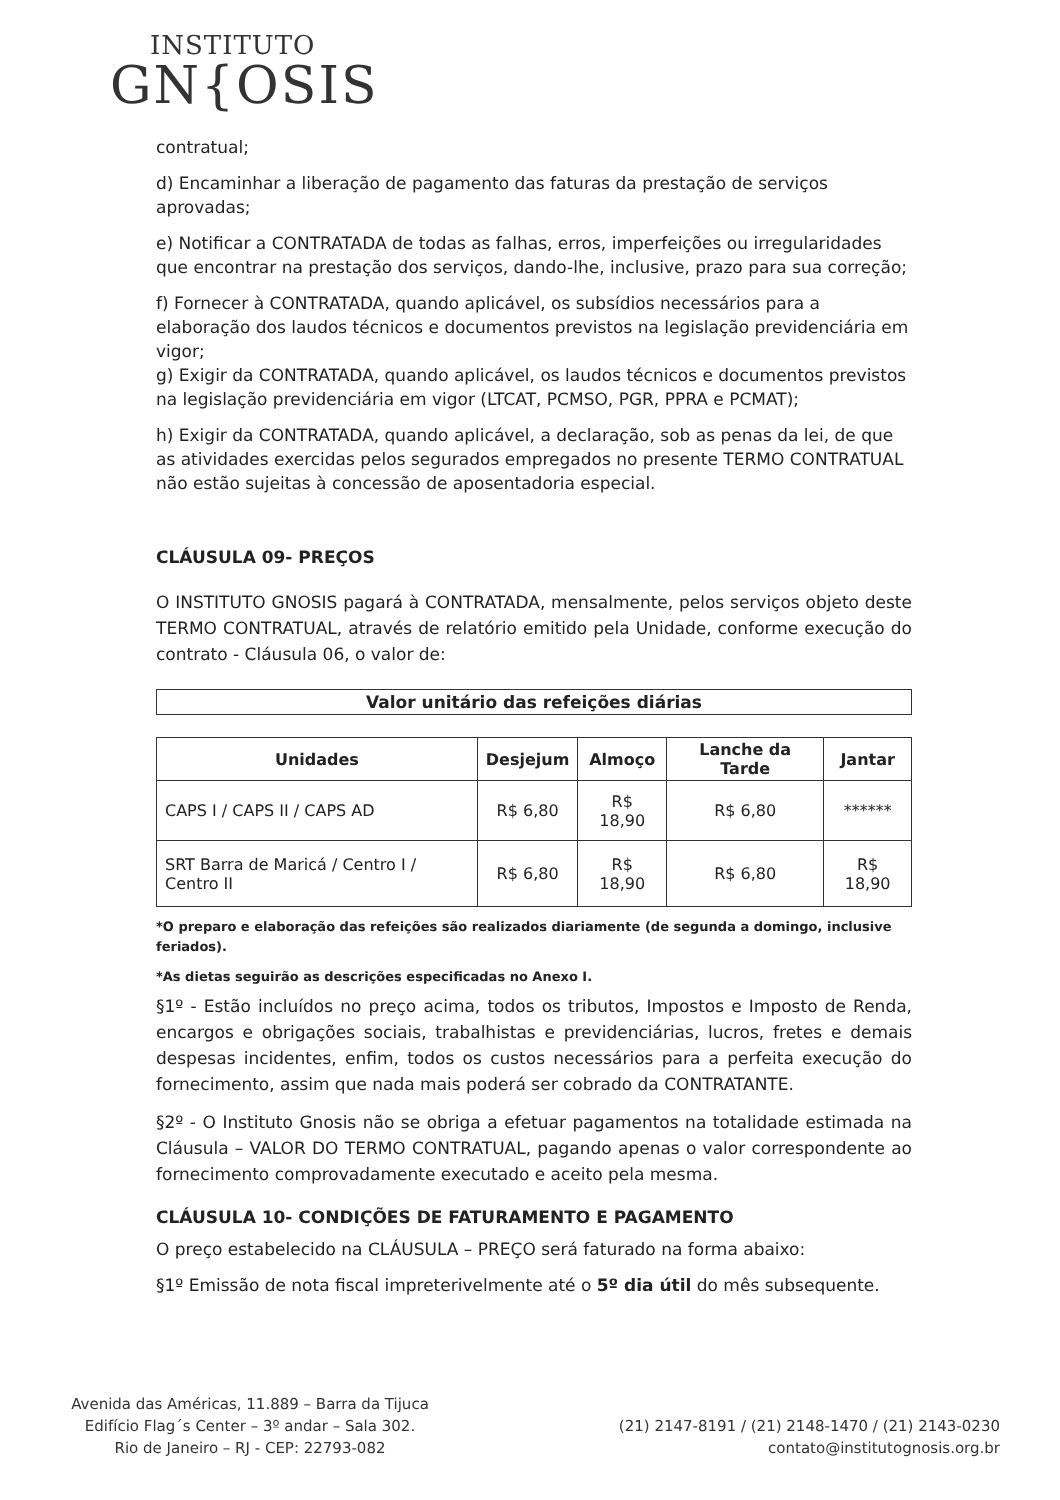INSTITUTO
GN{OSIS
contratual;
d) Encaminhar a liberação de pagamento das faturas da prestação de serviços aprovadas;
e) Notificar a CONTRATADA de todas as falhas, erros, imperfeições ou irregularidades que encontrar na prestação dos serviços, dando-lhe, inclusive, prazo para sua correção;
f) Fornecer à CONTRATADA, quando aplicável, os subsídios necessários para a elaboração dos laudos técnicos e documentos previstos na legislação previdenciária em vigor;
g) Exigir da CONTRATADA, quando aplicável, os laudos técnicos e documentos previstos na legislação previdenciária em vigor (LTCAT, PCMSO, PGR, PPRA e PCMAT);
h) Exigir da CONTRATADA, quando aplicável, a declaração, sob as penas da lei, de que as atividades exercidas pelos segurados empregados no presente TERMO CONTRATUAL não estão sujeitas à concessão de aposentadoria especial.
CLÁUSULA 09- PREÇOS
O INSTITUTO GNOSIS pagará à CONTRATADA, mensalmente, pelos serviços objeto deste TERMO CONTRATUAL, através de relatório emitido pela Unidade, conforme execução do contrato - Cláusula 06, o valor de:
| Valor unitário das refeições diárias |
| --- |
| Unidades | Desjejum | Almoço | Lanche da Tarde | Jantar |
| --- | --- | --- | --- | --- |
| CAPS I / CAPS II / CAPS AD | R$ 6,80 | R$ 18,90 | R$ 6,80 | ****** |
| SRT Barra de Maricá / Centro I / Centro II | R$ 6,80 | R$ 18,90 | R$ 6,80 | R$ 18,90 |
*O preparo e elaboração das refeições são realizados diariamente (de segunda a domingo, inclusive feriados).
*As dietas seguirão as descrições especificadas no Anexo I.
§1º - Estão incluídos no preço acima, todos os tributos, Impostos e Imposto de Renda, encargos e obrigações sociais, trabalhistas e previdenciárias, lucros, fretes e demais despesas incidentes, enfim, todos os custos necessários para a perfeita execução do fornecimento, assim que nada mais poderá ser cobrado da CONTRATANTE.
§2º - O Instituto Gnosis não se obriga a efetuar pagamentos na totalidade estimada na Cláusula – VALOR DO TERMO CONTRATUAL, pagando apenas o valor correspondente ao fornecimento comprovadamente executado e aceito pela mesma.
CLÁUSULA 10- CONDIÇÕES DE FATURAMENTO E PAGAMENTO
O preço estabelecido na CLÁUSULA – PREÇO será faturado na forma abaixo:
§1º Emissão de nota fiscal impreterivelmente até o 5º dia útil do mês subsequente.
Avenida das Américas, 11.889 – Barra da Tijuca
Edifício Flag´s Center – 3º andar – Sala 302.
Rio de Janeiro – RJ - CEP: 22793-082
(21) 2147-8191 / (21) 2148-1470 / (21) 2143-0230
contato@institutognosis.org.br